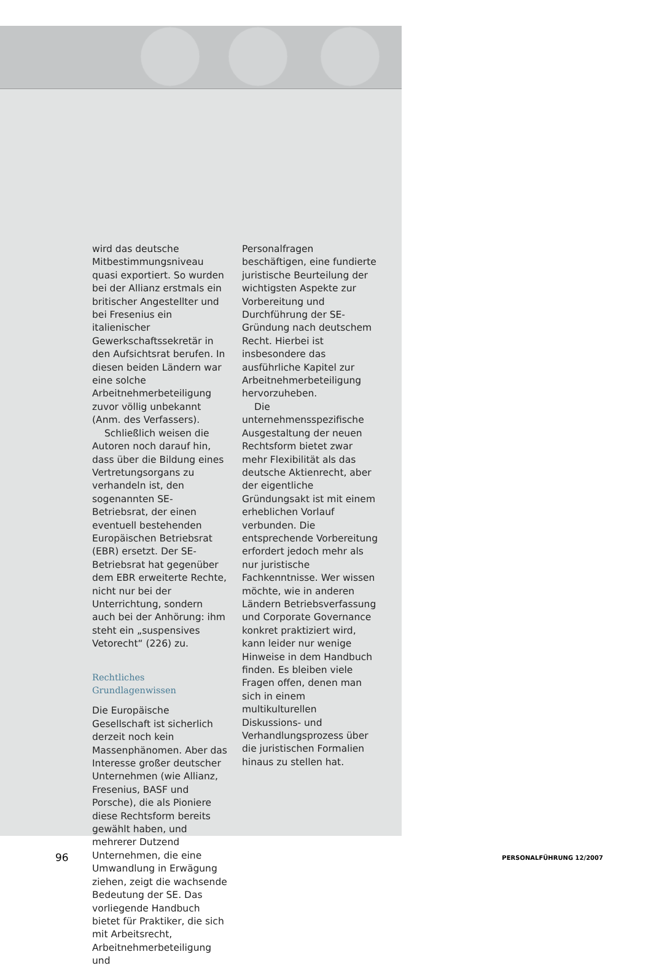wird das deutsche Mitbestimmungsniveau quasi exportiert. So wurden bei der Allianz erstmals ein britischer Angestellter und bei Fresenius ein italienischer Gewerkschaftssekretär in den Aufsichtsrat berufen. In diesen beiden Ländern war eine solche Arbeitnehmerbeteiligung zuvor völlig unbekannt (Anm. des Verfassers).
Schließlich weisen die Autoren noch darauf hin, dass über die Bildung eines Vertretungsorgans zu verhandeln ist, den sogenannten SE-Betriebsrat, der einen eventuell bestehenden Europäischen Betriebsrat (EBR) ersetzt. Der SE-Betriebsrat hat gegenüber dem EBR erweiterte Rechte, nicht nur bei der Unterrichtung, sondern auch bei der Anhörung: ihm steht ein „suspensives Vetorecht“ (226) zu.
Rechtliches Grundlagenwissen
Die Europäische Gesellschaft ist sicherlich derzeit noch kein Massenphänomen. Aber das Interesse großer deutscher Unternehmen (wie Allianz, Fresenius, BASF und Porsche), die als Pioniere diese Rechtsform bereits gewählt haben, und mehrerer Dutzend Unternehmen, die eine Umwandlung in Erwägung ziehen, zeigt die wachsende Bedeutung der SE. Das vorliegende Handbuch bietet für Praktiker, die sich mit Arbeitsrecht, Arbeitnehmerbeteiligung und
Personalfragen beschäftigen, eine fundierte juristische Beurteilung der wichtigsten Aspekte zur Vorbereitung und Durchführung der SE-Gründung nach deutschem Recht. Hierbei ist insbesondere das ausführliche Kapitel zur Arbeitnehmerbeteiligung hervorzuheben.
Die unternehmensspezifische Ausgestaltung der neuen Rechtsform bietet zwar mehr Flexibilität als das deutsche Aktienrecht, aber der eigentliche Gründungsakt ist mit einem erheblichen Vorlauf verbunden. Die entsprechende Vorbereitung erfordert jedoch mehr als nur juristische Fachkenntnisse. Wer wissen möchte, wie in anderen Ländern Betriebsverfassung und Corporate Governance konkret praktiziert wird, kann leider nur wenige Hinweise in dem Handbuch finden. Es bleiben viele Fragen offen, denen man sich in einem multikulturellen Diskussions- und Verhandlungsprozess über die juristischen Formalien hinaus zu stellen hat.
96 PERSONALFÜHRUNG 12/2007